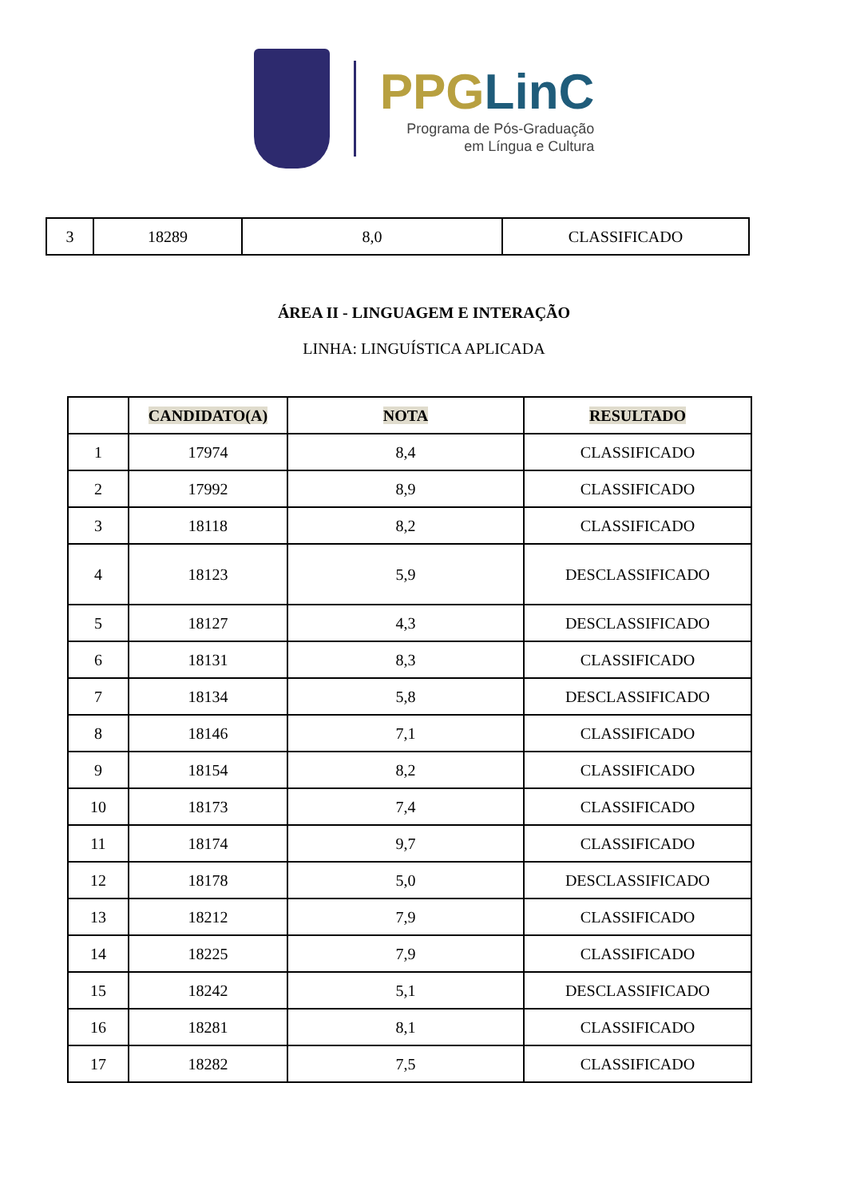PPGLinC
Programa de Pós-Graduação
em Língua e Cultura
| 3 | 18289 | 8,0 | CLASSIFICADO |
ÁREA II - LINGUAGEM E INTERAÇÃO
LINHA: LINGUÍSTICA APLICADA
| | CANDIDATO(A) | NOTA | RESULTADO |
| --- | --- | --- | --- |
| 1 | 17974 | 8,4 | CLASSIFICADO |
| 2 | 17992 | 8,9 | CLASSIFICADO |
| 3 | 18118 | 8,2 | CLASSIFICADO |
| 4 | 18123 | 5,9 | DESCLASSIFICADO |
| 5 | 18127 | 4,3 | DESCLASSIFICADO |
| 6 | 18131 | 8,3 | CLASSIFICADO |
| 7 | 18134 | 5,8 | DESCLASSIFICADO |
| 8 | 18146 | 7,1 | CLASSIFICADO |
| 9 | 18154 | 8,2 | CLASSIFICADO |
| 10 | 18173 | 7,4 | CLASSIFICADO |
| 11 | 18174 | 9,7 | CLASSIFICADO |
| 12 | 18178 | 5,0 | DESCLASSIFICADO |
| 13 | 18212 | 7,9 | CLASSIFICADO |
| 14 | 18225 | 7,9 | CLASSIFICADO |
| 15 | 18242 | 5,1 | DESCLASSIFICADO |
| 16 | 18281 | 8,1 | CLASSIFICADO |
| 17 | 18282 | 7,5 | CLASSIFICADO |